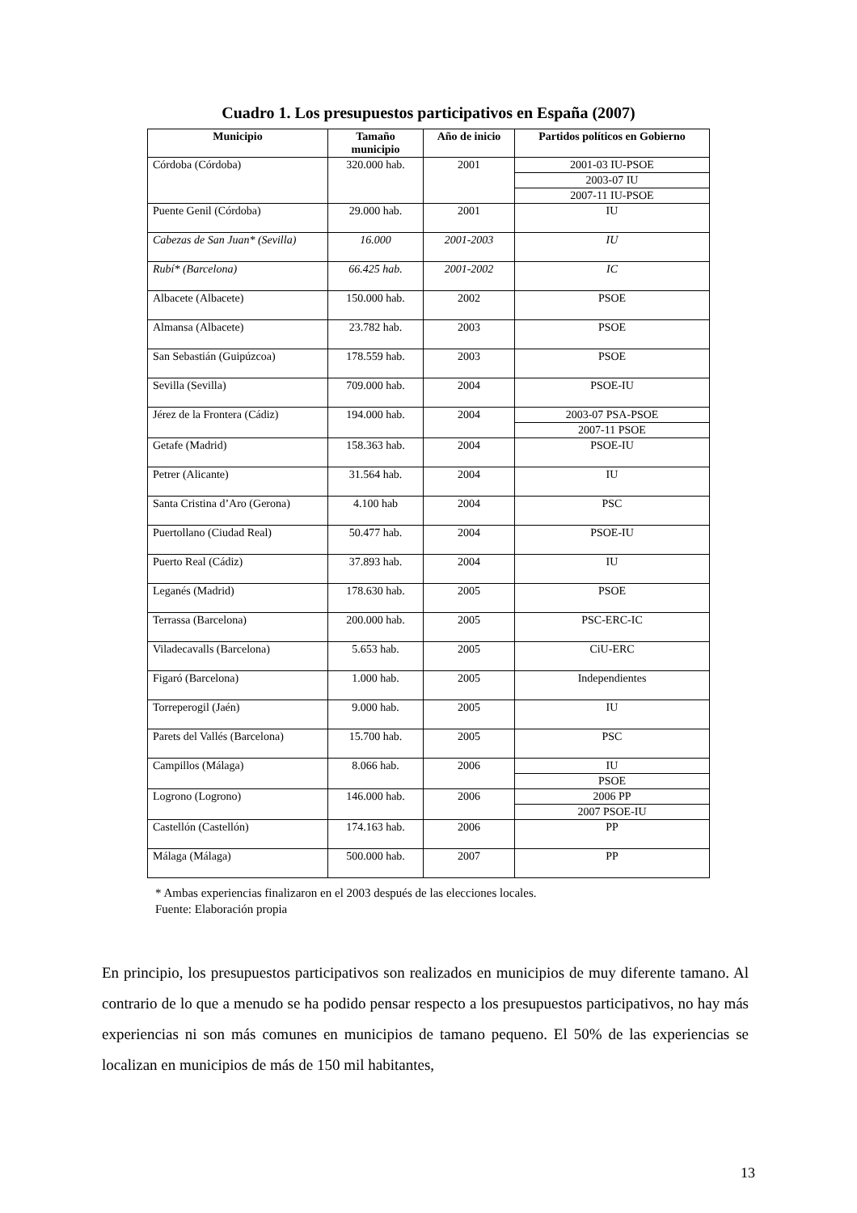Cuadro 1. Los presupuestos participativos en España (2007)
| Municipio | Tamaño municipio | Año de inicio | Partidos políticos en Gobierno |
| --- | --- | --- | --- |
| Córdoba (Córdoba) | 320.000 hab. | 2001 | 2001-03 IU-PSOE |
| | | | 2003-07 IU |
| | | | 2007-11 IU-PSOE |
| Puente Genil (Córdoba) | 29.000 hab. | 2001 | IU |
| Cabezas de San Juan* (Sevilla) | 16.000 | 2001-2003 | IU |
| Rubí* (Barcelona) | 66.425 hab. | 2001-2002 | IC |
| Albacete (Albacete) | 150.000 hab. | 2002 | PSOE |
| Almansa (Albacete) | 23.782 hab. | 2003 | PSOE |
| San Sebastián (Guipúzcoa) | 178.559 hab. | 2003 | PSOE |
| Sevilla (Sevilla) | 709.000 hab. | 2004 | PSOE-IU |
| Jérez de la Frontera (Cádiz) | 194.000 hab. | 2004 | 2003-07 PSA-PSOE |
| | | | 2007-11 PSOE |
| Getafe (Madrid) | 158.363 hab. | 2004 | PSOE-IU |
| Petrer (Alicante) | 31.564 hab. | 2004 | IU |
| Santa Cristina d’Aro (Gerona) | 4.100 hab | 2004 | PSC |
| Puertollano (Ciudad Real) | 50.477 hab. | 2004 | PSOE-IU |
| Puerto Real (Cádiz) | 37.893 hab. | 2004 | IU |
| Leganés (Madrid) | 178.630 hab. | 2005 | PSOE |
| Terrassa (Barcelona) | 200.000 hab. | 2005 | PSC-ERC-IC |
| Viladecavalls (Barcelona) | 5.653 hab. | 2005 | CiU-ERC |
| Figaró (Barcelona) | 1.000 hab. | 2005 | Independientes |
| Torreperogil (Jaén) | 9.000 hab. | 2005 | IU |
| Parets del Vallés (Barcelona) | 15.700 hab. | 2005 | PSC |
| Campillos (Málaga) | 8.066 hab. | 2006 | IU |
| | | | PSOE |
| Logrono (Logrono) | 146.000 hab. | 2006 | 2006 PP |
| | | | 2007 PSOE-IU |
| Castellón (Castellón) | 174.163 hab. | 2006 | PP |
| Málaga (Málaga) | 500.000 hab. | 2007 | PP |
* Ambas experiencias finalizaron en el 2003 después de las elecciones locales.
Fuente: Elaboración propia
En principio, los presupuestos participativos son realizados en municipios de muy diferente tamano. Al contrario de lo que a menudo se ha podido pensar respecto a los presupuestos participativos, no hay más experiencias ni son más comunes en municipios de tamano pequeno. El 50% de las experiencias se localizan en municipios de más de 150 mil habitantes,
13